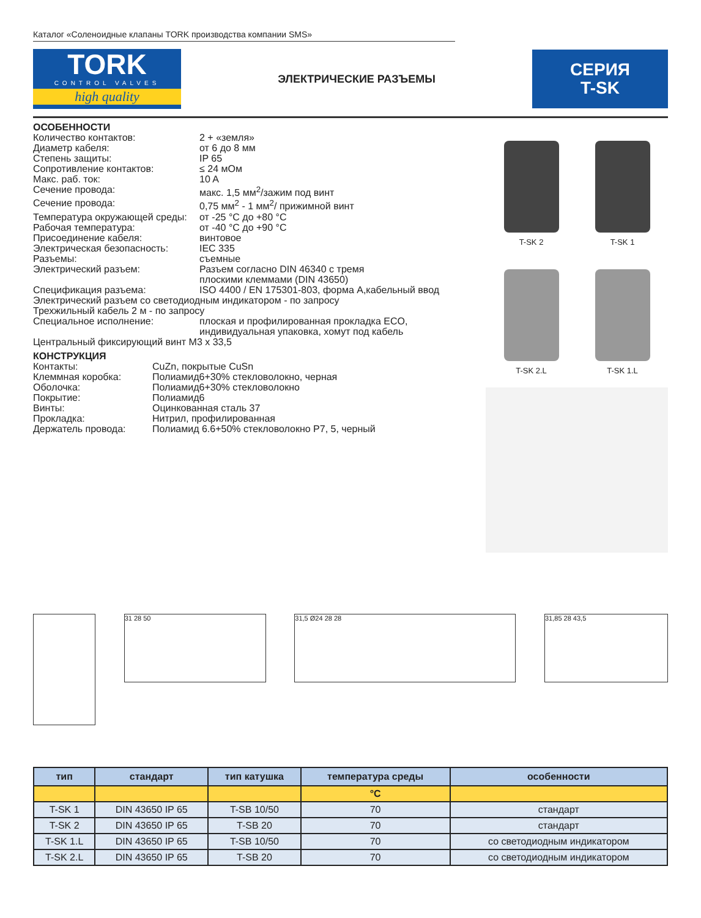Каталог «Соленоидные клапаны TORK производства компании SMS»
TORK
CONTROL VALVES
high quality
ЭЛЕКТРИЧЕСКИЕ РАЗЪЕМЫ
СЕРИЯ
T-SK
ОСОБЕННОСТИ
Количество контактов: 2 + «земля»
Диаметр кабеля: от 6 до 8 мм
Степень защиты: IP 65
Сопротивление контактов: ≤ 24 мОм
Макс. раб. ток: 10 A
Сечение провода: макс. 1,5 мм<sup>2</sup>/зажим под винт
Сечение провода: 0,75 мм<sup>2</sup> - 1 мм<sup>2</sup>/ прижимной винт
Температура окружающей среды: от -25 °С до +80 °С
Рабочая температура: от -40 °С до +90 °С
Присоединение кабеля: винтовое
Электрическая безопасность: IEC 335
Разъемы: съемные
Электрический разъем: Разъем согласно DIN 46340 с тремя
плоскими клеммами (DIN 43650)
Спецификация разъема: ISO 4400 / EN 175301-803, форма А,кабельный ввод
Электрический разъем со светодиодным индикатором - по запросу
Трехжильный кабель 2 м - по запросу
Специальное исполнение: плоская и профилированная прокладка ECO,
индивидуальная упаковка, хомут под кабель
Центральный фиксирующий винт M3 x 33,5
КОНСТРУКЦИЯ
Контакты: CuZn, покрытые CuSn
Клеммная коробка: Полиамид6+30% стекловолокно, черная
Оболочка: Полиамид6+30% стекловолокно
Покрытие: Полиамид6
Винты: Оцинкованная сталь 37
Прокладка: Нитрил, профилированная
Держатель провода: Полиамид 6.6+50% стекловолокно P7, 5, черный
T-SK 2
T-SK 1
T-SK 2.L
T-SK 1.L
31 28 50 31,5 Ø24 28 28 31,85 28 43,5
| тип | стандарт | тип катушка | температура среды | особенности |
| --- | --- | --- | --- | --- |
| | | | °C | |
| T-SK 1 | DIN 43650 IP 65 | T-SB 10/50 | 70 | стандарт |
| T-SK 2 | DIN 43650 IP 65 | T-SB 20 | 70 | стандарт |
| T-SK 1.L | DIN 43650 IP 65 | T-SB 10/50 | 70 | со светодиодным индикатором |
| T-SK 2.L | DIN 43650 IP 65 | T-SB 20 | 70 | со светодиодным индикатором |